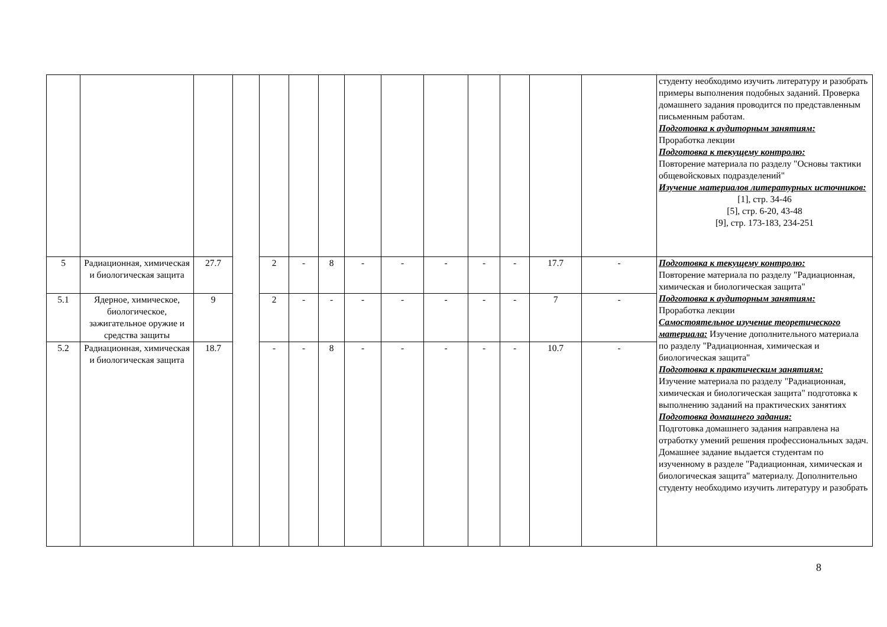| | | | | | | | | | | | | | | студенту необходимо изучить литературу и разобрать примеры выполнения подобных заданий. Проверка домашнего задания проводится по представленным письменным работам. Подготовка к аудиторным занятиям: Проработка лекции Подготовка к текущему контролю: Повторение материала по разделу "Основы тактики общевойсковых подразделений" Изучение материалов литературных источников: [1], стр. 34-46 [5], стр. 6-20, 43-48 [9], стр. 173-183, 234-251 |
| 5 | Радиационная, химическая и биологическая защита | 27.7 | | 2 | - | 8 | - | - | - | - | - | 17.7 | - | Подготовка к текущему контролю: Повторение материала по разделу "Радиационная, химическая и биологическая защита" Подготовка к аудиторным занятиям: Проработка лекции Самостоятельное изучение теоретического материала: Изучение дополнительного материала по разделу "Радиационная, химическая и биологическая защита" Подготовка к практическим занятиям: Изучение материала по разделу "Радиационная, химическая и биологическая защита" подготовка к выполнению заданий на практических занятиях Подготовка домашнего задания: Подготовка домашнего задания направлена на отработку умений решения профессиональных задач. Домашнее задание выдается студентам по изученному в разделе "Радиационная, химическая и биологическая защита" материалу. Дополнительно студенту необходимо изучить литературу и разобрать |
| 5.1 | Ядерное, химическое, биологическое, зажигательное оружие и средства защиты | 9 | | 2 | - | - | - | - | - | - | - | 7 | - | |
| 5.2 | Радиационная, химическая и биологическая защита | 18.7 | | - | - | 8 | - | - | - | - | - | 10.7 | - | |
8